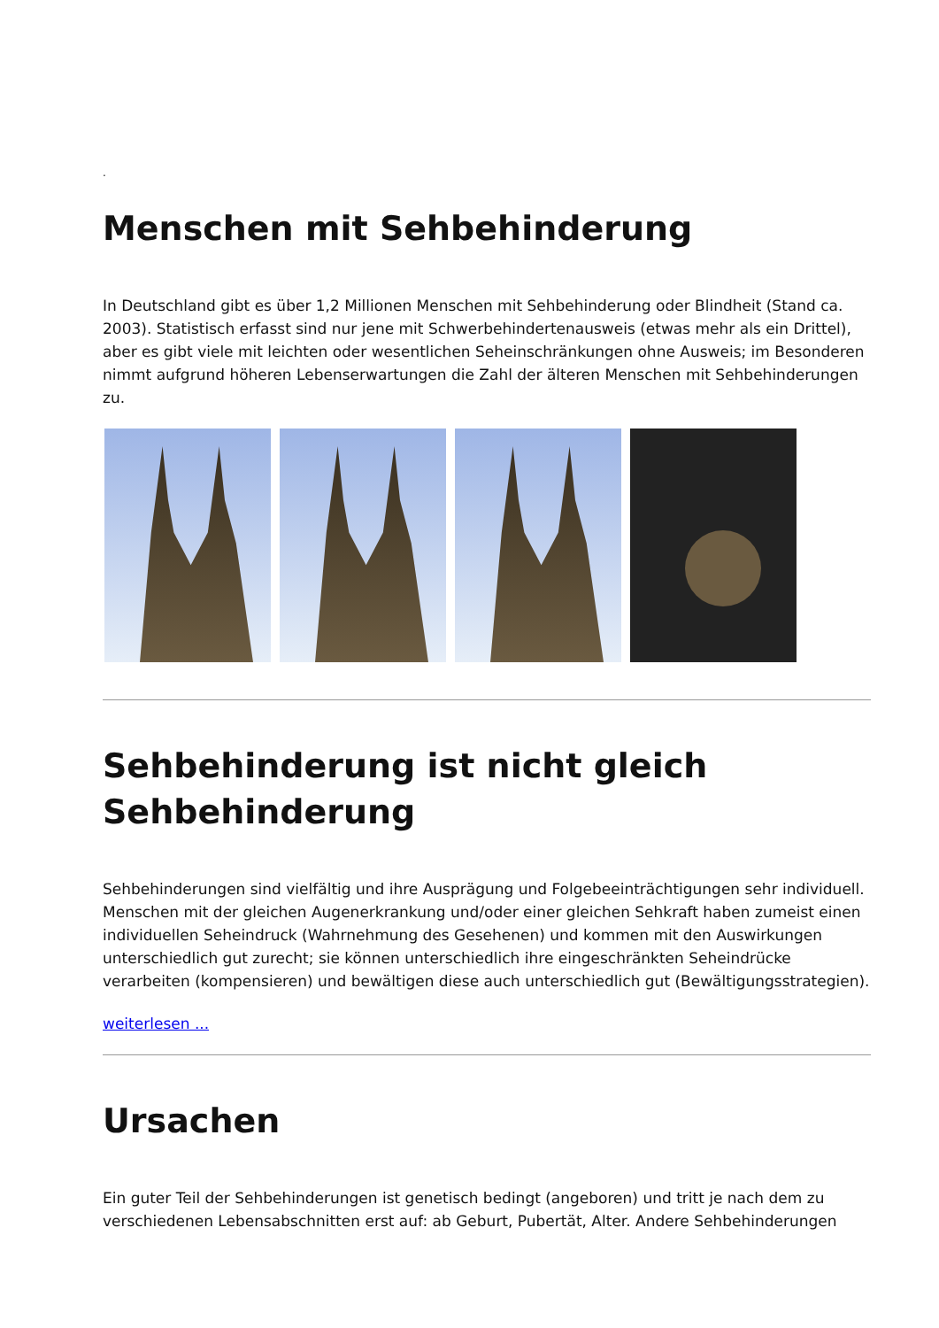.
Menschen mit Sehbehinderung
In Deutschland gibt es über 1,2 Millionen Menschen mit Sehbehinderung oder Blindheit (Stand ca. 2003). Statistisch erfasst sind nur jene mit Schwerbehindertenausweis (etwas mehr als ein Drittel), aber es gibt viele mit leichten oder wesentlichen Seheinschränkungen ohne Ausweis; im Besonderen nimmt aufgrund höheren Lebenserwartungen die Zahl der älteren Menschen mit Sehbehinderungen zu.
Sehbehinderung ist nicht gleich Sehbehinderung
Sehbehinderungen sind vielfältig und ihre Ausprägung und Folgebeeinträchtigungen sehr individuell. Menschen mit der gleichen Augenerkrankung und/oder einer gleichen Sehkraft haben zumeist einen individuellen Seheindruck (Wahrnehmung des Gesehenen) und kommen mit den Auswirkungen unterschiedlich gut zurecht; sie können unterschiedlich ihre eingeschränkten Seheindrücke verarbeiten (kompensieren) und bewältigen diese auch unterschiedlich gut (Bewältigungsstrategien).
weiterlesen ...
Ursachen
Ein guter Teil der Sehbehinderungen ist genetisch bedingt (angeboren) und tritt je nach dem zu verschiedenen Lebensabschnitten erst auf: ab Geburt, Pubertät, Alter. Andere Sehbehinderungen